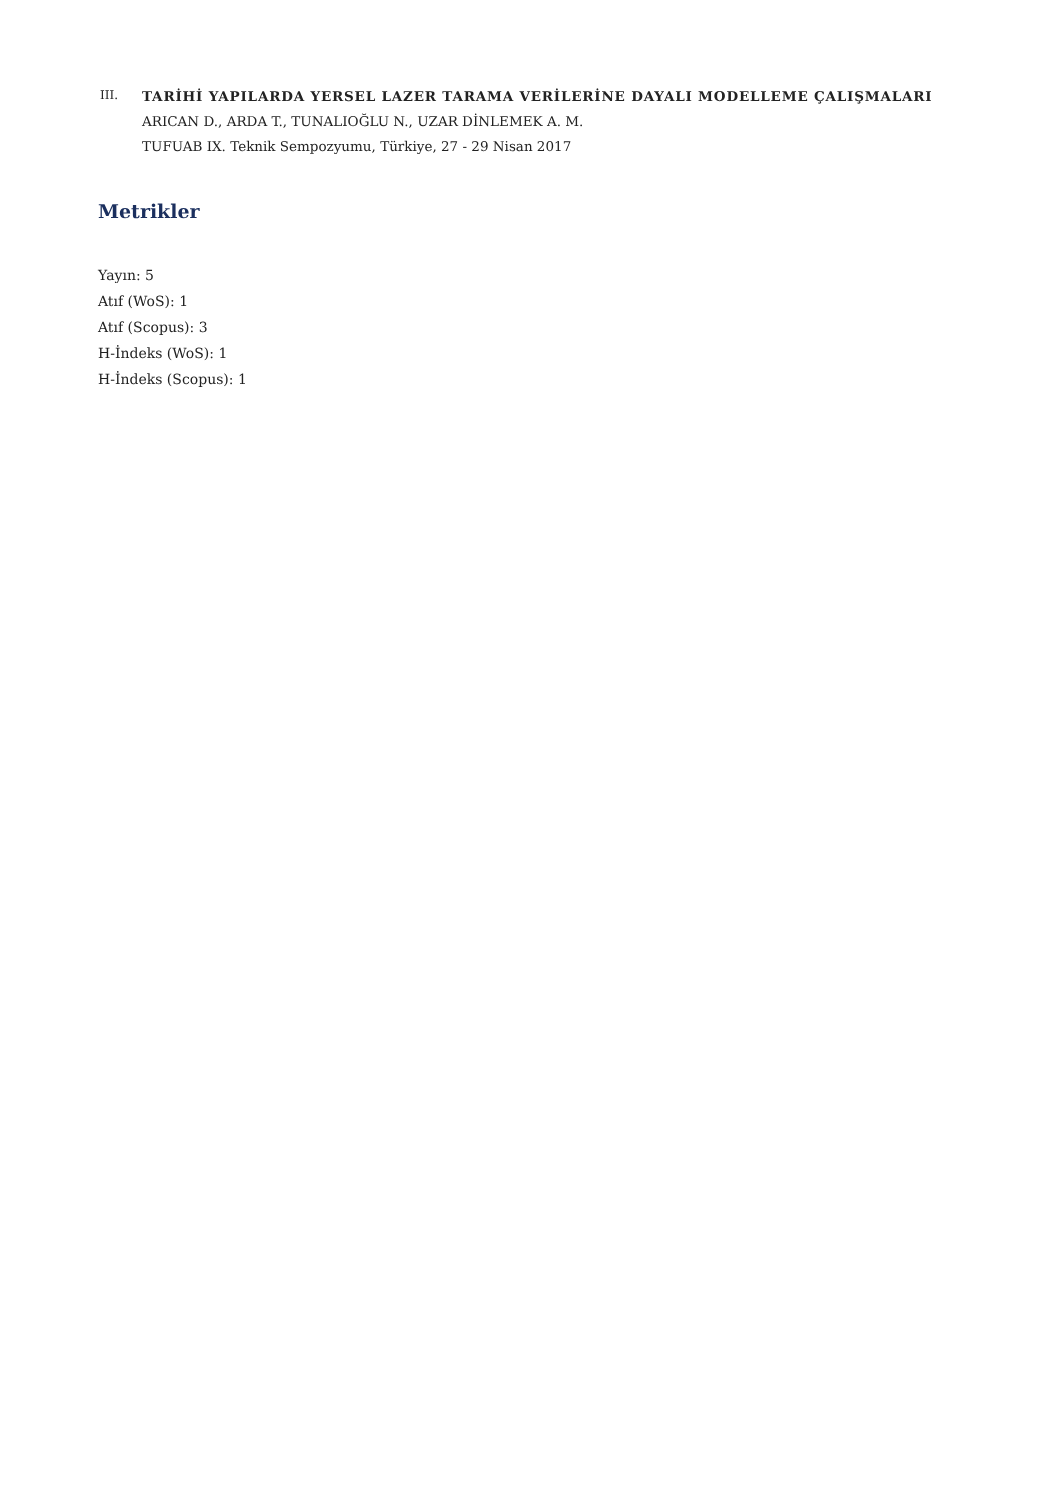III. TARİHİ YAPILARDA YERSEL LAZER TARAMA VERİLERİNE DAYALI MODELLEME ÇALIŞMALARI
ARICAN D., ARDA T., TUNALIOĞLU N., UZAR DİNLEMEK A. M.
TUFUAB IX. Teknik Sempozyumu, Türkiye, 27 - 29 Nisan 2017
Metrikler
Yayın: 5
Atıf (WoS): 1
Atıf (Scopus): 3
H-İndeks (WoS): 1
H-İndeks (Scopus): 1